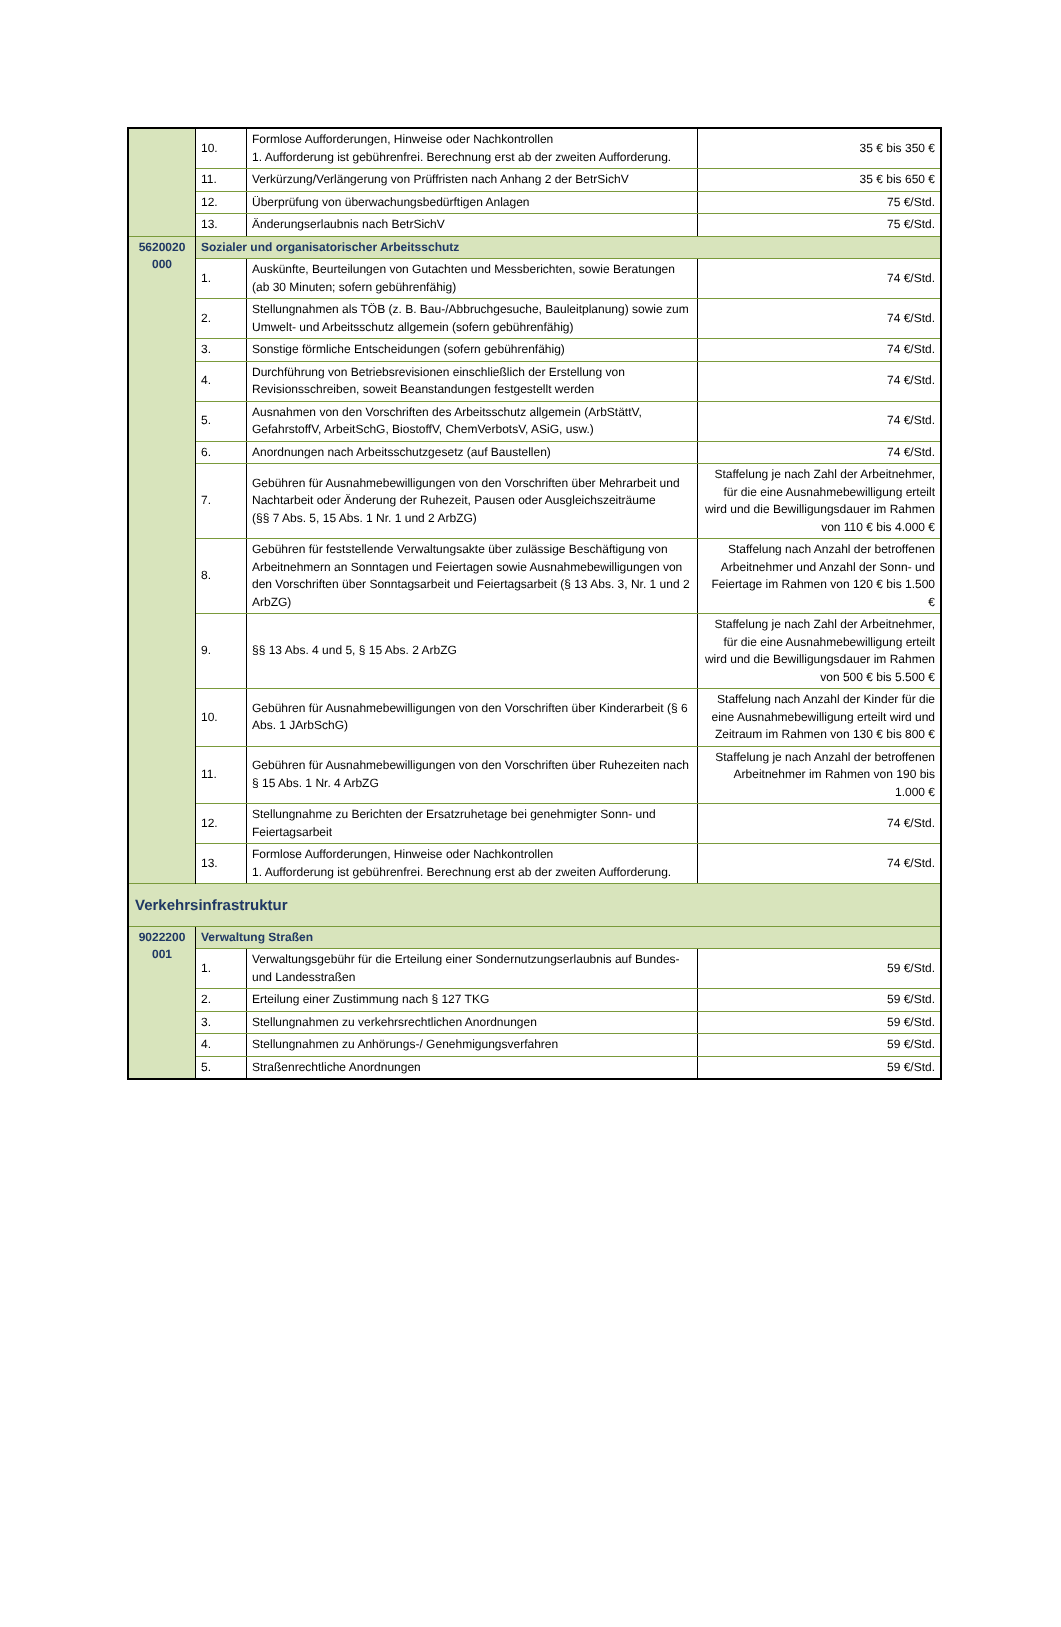| | 10. | Formlose Aufforderungen, Hinweise oder Nachkontrollen 1. Aufforderung ist gebührenfrei. Berechnung erst ab der zweiten Aufforderung. | 35 € bis 350 € |
| | 11. | Verkürzung/Verlängerung von Prüffristen nach Anhang 2 der BetrSichV | 35 € bis 650 € |
| | 12. | Überprüfung von überwachungsbedürftigen Anlagen | 75 €/Std. |
| | 13. | Änderungserlaubnis nach BetrSichV | 75 €/Std. |
| 5620020 000 | Sozialer und organisatorischer Arbeitsschutz | | |
| | 1. | Auskünfte, Beurteilungen von Gutachten und Messberichten, sowie Beratungen (ab 30 Minuten; sofern gebührenfähig) | 74 €/Std. |
| | 2. | Stellungnahmen als TÖB (z. B. Bau-/Abbruchgesuche, Bauleitplanung) sowie zum Umwelt- und Arbeitsschutz allgemein (sofern gebührenfähig) | 74 €/Std. |
| | 3. | Sonstige förmliche Entscheidungen (sofern gebührenfähig) | 74 €/Std. |
| | 4. | Durchführung von Betriebsrevisionen einschließlich der Erstellung von Revisionsschreiben, soweit Beanstandungen festgestellt werden | 74 €/Std. |
| | 5. | Ausnahmen von den Vorschriften des Arbeitsschutz allgemein (ArbStättV, GefahrstoffV, ArbeitSchG, BiostoffV, ChemVerbotsV, ASiG, usw.) | 74 €/Std. |
| | 6. | Anordnungen nach Arbeitsschutzgesetz (auf Baustellen) | 74 €/Std. |
| | 7. | Gebühren für Ausnahmebewilligungen von den Vorschriften über Mehrarbeit und Nachtarbeit oder Änderung der Ruhezeit, Pausen oder Ausgleichszeiträume (§§ 7 Abs. 5, 15 Abs. 1 Nr. 1 und 2 ArbZG) | Staffelung je nach Zahl der Arbeitnehmer, für die eine Ausnahmebewilligung erteilt wird und die Bewilligungsdauer im Rahmen von 110 € bis 4.000 € |
| | 8. | Gebühren für feststellende Verwaltungsakte über zulässige Beschäftigung von Arbeitnehmern an Sonntagen und Feiertagen sowie Ausnahmebewilligungen von den Vorschriften über Sonntagsarbeit und Feiertagsarbeit (§ 13 Abs. 3, Nr. 1 und 2 ArbZG) | Staffelung nach Anzahl der betroffenen Arbeitnehmer und Anzahl der Sonn- und Feiertage im Rahmen von 120 € bis 1.500 € |
| | 9. | §§ 13 Abs. 4 und 5, § 15 Abs. 2 ArbZG | Staffelung je nach Zahl der Arbeitnehmer, für die eine Ausnahmebewilligung erteilt wird und die Bewilligungsdauer im Rahmen von 500 € bis 5.500 € |
| | 10. | Gebühren für Ausnahmebewilligungen von den Vorschriften über Kinderarbeit (§ 6 Abs. 1 JArbSchG) | Staffelung nach Anzahl der Kinder für die eine Ausnahmebewilligung erteilt wird und Zeitraum im Rahmen von 130 € bis 800 € |
| | 11. | Gebühren für Ausnahmebewilligungen von den Vorschriften über Ruhezeiten nach § 15 Abs. 1 Nr. 4 ArbZG | Staffelung je nach Anzahl der betroffenen Arbeitnehmer im Rahmen von 190 bis 1.000 € |
| | 12. | Stellungnahme zu Berichten der Ersatzruhetage bei genehmigter Sonn- und Feiertagsarbeit | 74 €/Std. |
| | 13. | Formlose Aufforderungen, Hinweise oder Nachkontrollen 1. Aufforderung ist gebührenfrei. Berechnung erst ab der zweiten Aufforderung. | 74 €/Std. |
| Verkehrsinfrastruktur | | | |
| 9022200 001 | Verwaltung Straßen | | |
| | 1. | Verwaltungsgebühr für die Erteilung einer Sondernutzungserlaubnis auf Bundes- und Landesstraßen | 59 €/Std. |
| | 2. | Erteilung einer Zustimmung nach § 127 TKG | 59 €/Std. |
| | 3. | Stellungnahmen zu verkehrsrechtlichen Anordnungen | 59 €/Std. |
| | 4. | Stellungnahmen zu Anhörungs-/ Genehmigungsverfahren | 59 €/Std. |
| | 5. | Straßenrechtliche Anordnungen | 59 €/Std. |